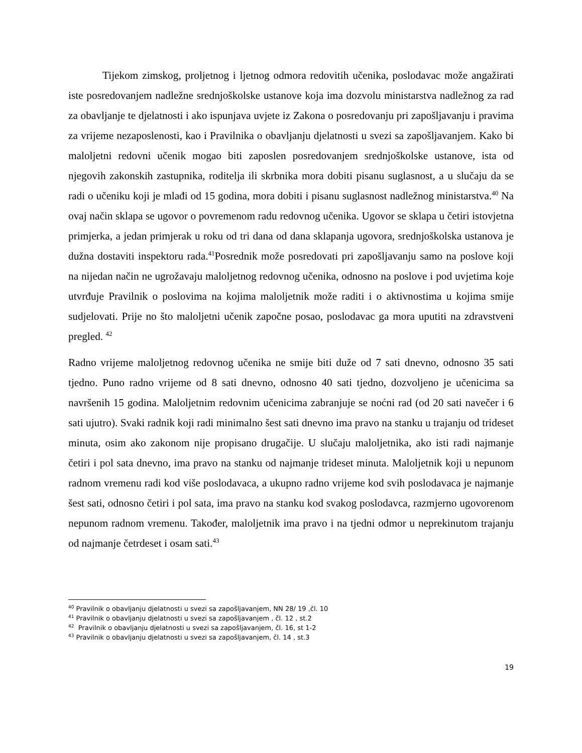Tijekom zimskog, proljetnog i ljetnog odmora redovitih učenika, poslodavac može angažirati iste posredovanjem nadležne srednjoškolske ustanove koja ima dozvolu ministarstva nadležnog za rad za obavljanje te djelatnosti i ako ispunjava uvjete iz Zakona o posredovanju pri zapošljavanju i pravima za vrijeme nezaposlenosti, kao i Pravilnika o obavljanju djelatnosti u svezi sa zapošljavanjem. Kako bi maloljetni redovni učenik mogao biti zaposlen posredovanjem srednjoškolske ustanove, ista od njegovih zakonskih zastupnika, roditelja ili skrbnika mora dobiti pisanu suglasnost, a u slučaju da se radi o učeniku koji je mlađi od 15 godina, mora dobiti i pisanu suglasnost nadležnog ministarstva.<sup>40</sup> Na ovaj način sklapa se ugovor o povremenom radu redovnog učenika. Ugovor se sklapa u četiri istovjetna primjerka, a jedan primjerak u roku od tri dana od dana sklapanja ugovora, srednjoškolska ustanova je dužna dostaviti inspektoru rada.<sup>41</sup>Posrednik može posredovati pri zapošljavanju samo na poslove koji na nijedan način ne ugrožavaju maloljetnog redovnog učenika, odnosno na poslove i pod uvjetima koje utvrđuje Pravilnik o poslovima na kojima maloljetnik može raditi i o aktivnostima u kojima smije sudjelovati. Prije no što maloljetni učenik započne posao, poslodavac ga mora uputiti na zdravstveni pregled. <sup>42</sup>
Radno vrijeme maloljetnog redovnog učenika ne smije biti duže od 7 sati dnevno, odnosno 35 sati tjedno. Puno radno vrijeme od 8 sati dnevno, odnosno 40 sati tjedno, dozvoljeno je učenicima sa navršenih 15 godina. Maloljetnim redovnim učenicima zabranjuje se noćni rad (od 20 sati navečer i 6 sati ujutro). Svaki radnik koji radi minimalno šest sati dnevno ima pravo na stanku u trajanju od trideset minuta, osim ako zakonom nije propisano drugačije. U slučaju maloljetnika, ako isti radi najmanje četiri i pol sata dnevno, ima pravo na stanku od najmanje trideset minuta. Maloljetnik koji u nepunom radnom vremenu radi kod više poslodavaca, a ukupno radno vrijeme kod svih poslodavaca je najmanje šest sati, odnosno četiri i pol sata, ima pravo na stanku kod svakog poslodavca, razmjerno ugovorenom nepunom radnom vremenu. Također, maloljetnik ima pravo i na tjedni odmor u neprekinutom trajanju od najmanje četrdeset i osam sati.<sup>43</sup>
<sup>40</sup> Pravilnik o obavljanju djelatnosti u svezi sa zapošljavanjem, NN 28/ 19 ,čl. 10
<sup>41</sup> Pravilnik o obavljanju djelatnosti u svezi sa zapošljavanjem , čl. 12 , st.2
<sup>42</sup> Pravilnik o obavljanju djelatnosti u svezi sa zapošljavanjem, čl. 16, st 1-2
<sup>43</sup> Pravilnik o obavljanju djelatnosti u svezi sa zapošljavanjem, čl. 14 , st.3
19